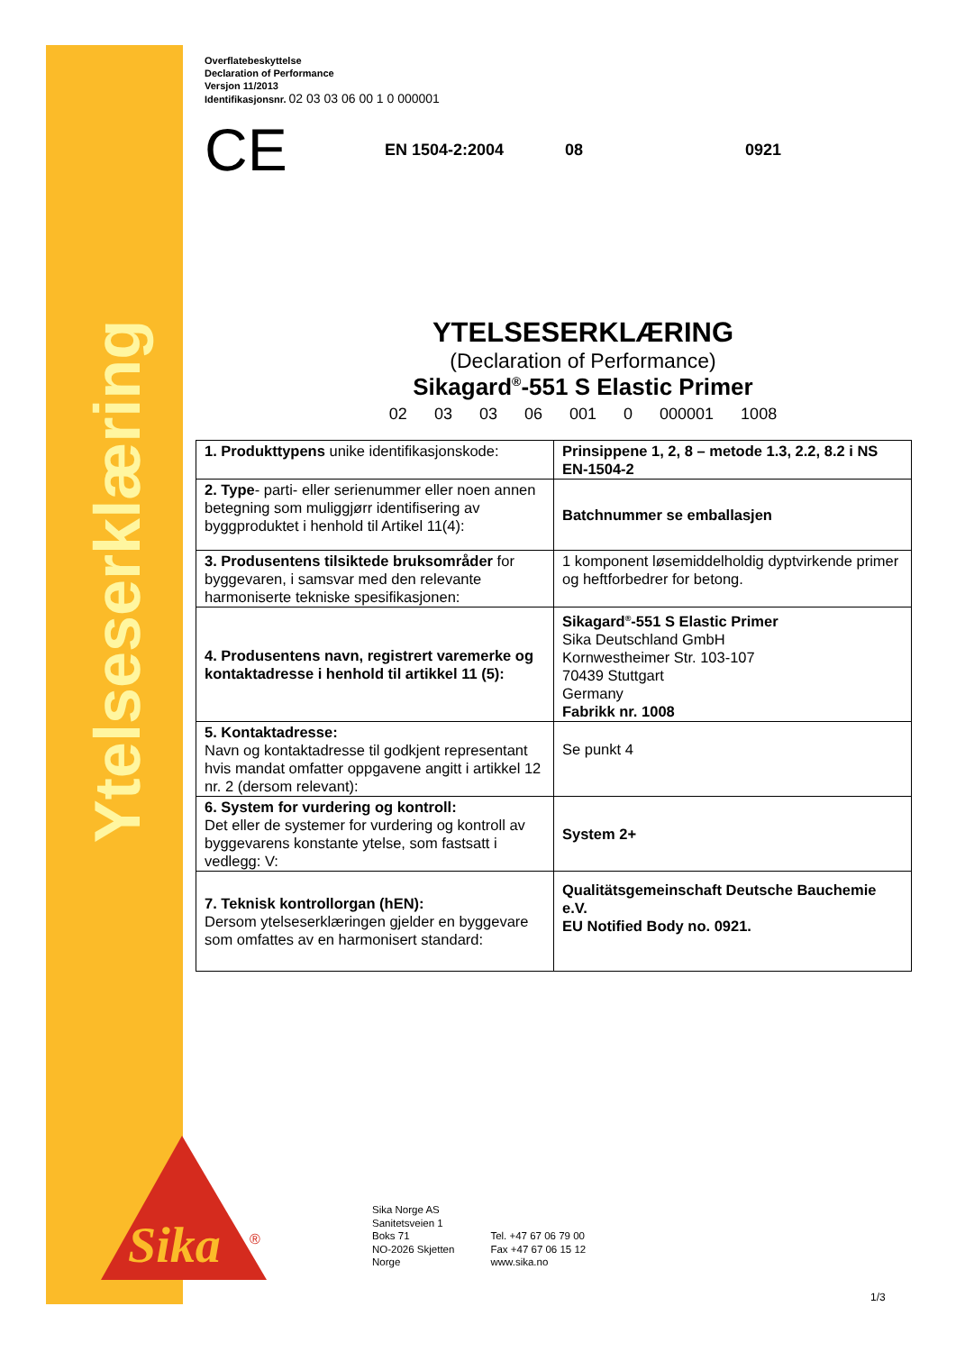Ytelseserklæring
Sika
®
Overflatebeskyttelse
Declaration of Performance
Versjon 11/2013
Identifikasjonsnr. 02 03 03 06 00 1 0 000001
CE EN 1504-2:2004 08 0921
YTELSESERKLÆRING
(Declaration of Performance)
Sikagard<sup>®</sup>-551 S Elastic Primer
02 03 03 06 001 0 000001 1008
| 1. Produkttypens unike identifikasjonskode: | Prinsippene 1, 2, 8 – metode 1.3, 2.2, 8.2 i NS EN-1504-2 |
| 2. Type - parti- eller serienummer eller noen annen betegning som muliggjørr identifisering av byggproduktet i henhold til Artikel 11(4): | Batchnummer se emballasjen |
| 3. Produsentens tilsiktede bruksområder for byggevaren, i samsvar med den relevante harmoniserte tekniske spesifikasjonen: | 1 komponent løsemiddelholdig dyptvirkende primer og heftforbedrer for betong. |
| 4. Produsentens navn, registrert varemerke og kontaktadresse i henhold til artikkel 11 (5): | Sikagard<sup>®</sup>-551 S Elastic Primer Sika Deutschland GmbH Kornwestheimer Str. 103-107 70439 Stuttgart Germany Fabrikk nr. 1008 |
| 5. Kontaktadresse: Navn og kontaktadresse til godkjent representant hvis mandat omfatter oppgavene angitt i artikkel 12 nr. 2 (dersom relevant): | Se punkt 4 |
| 6. System for vurdering og kontroll: Det eller de systemer for vurdering og kontroll av byggevarens konstante ytelse, som fastsatt i vedlegg: V: | System 2+ |
| 7. Teknisk kontrollorgan (hEN): Dersom ytelseserklæringen gjelder en byggevare som omfattes av en harmonisert standard: | Qualitätsgemeinschaft Deutsche Bauchemie e.V. EU Notified Body no. 0921. |
Sika Norge AS
Sanitetsveien 1
Boks 71
NO-2026 Skjetten
Norge
Tel. +47 67 06 79 00
Fax +47 67 06 15 12
www.sika.no
1/3